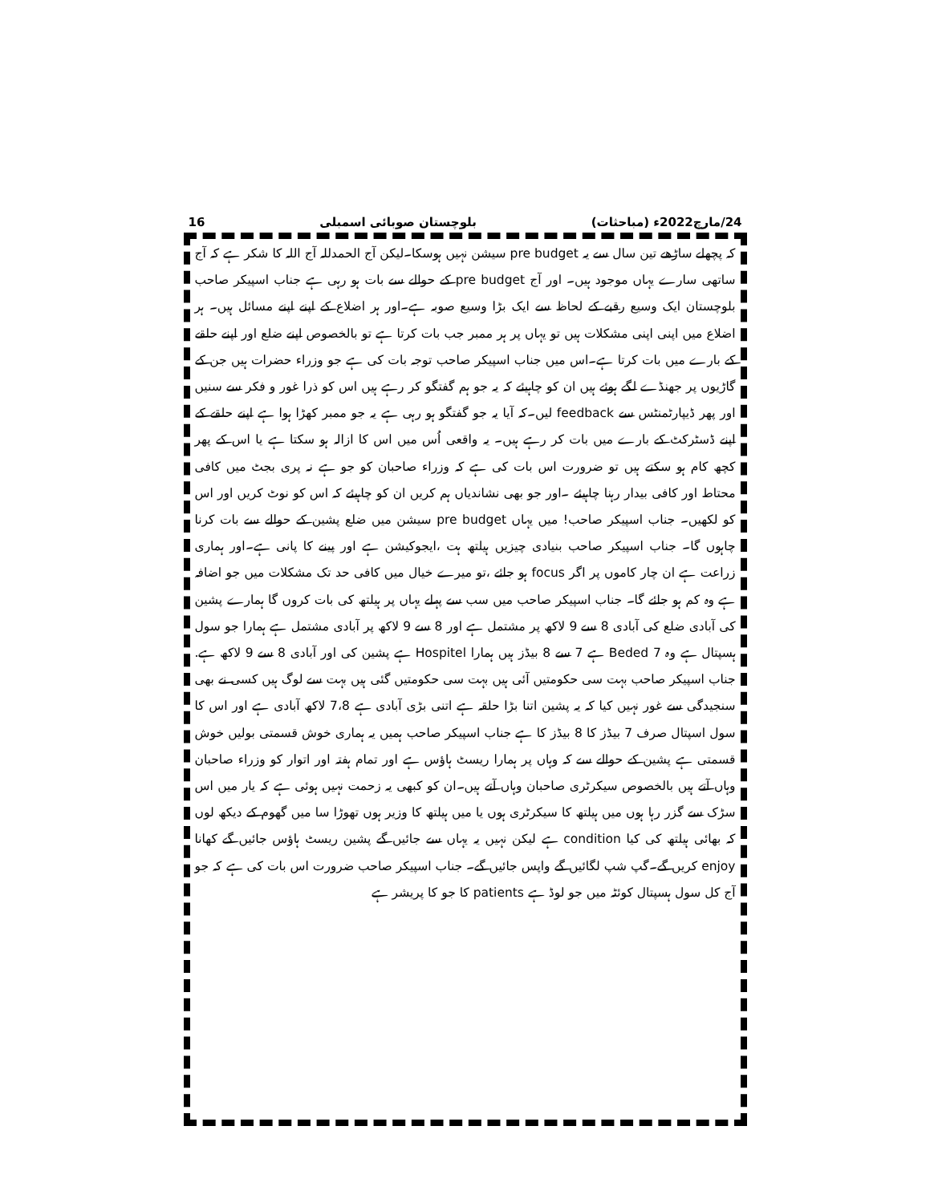24/مارچ2022ء (مباحثات) بلوچستان صوبائی اسمبلی 16
کہ پچھلے ساڑھے تین سال سے یہ pre budget سیشن نہیں ہوسکا۔لیکن آج الحمدللہ آج اللہ کا شکر ہے کہ آج ساتھی سارے یہاں موجود ہیں۔ اور آج pre budget کے حوالے سے بات ہو رہی ہے جناب اسپیکر صاحب بلوچستان ایک وسیع رقبے کے لحاظ سے ایک بڑا وسیع صوبہ ہے۔اور ہر اضلاع کے اپنے اپنے مسائل ہیں۔ ہر اضلاع میں اپنی اپنی مشکلات ہیں تو یہاں پر ہر ممبر جب بات کرتا ہے تو بالخصوص اپنے ضلع اور اپنے حلقے کے بارے میں بات کرتا ہے۔اس میں جناب اسپیکر صاحب توجہ بات کی ہے جو وزراء حضرات ہیں جن کے گاڑیوں پر جھنڈے لگے ہوئے ہیں ان کو چاہیئے کہ یہ جو ہم گفتگو کر رہے ہیں اس کو ذرا غور و فکر سے سنیں اور پھر ڈیپارٹمنٹس سے feedback لیں۔کہ آیا یہ جو گفتگو ہو رہی ہے یہ جو ممبر کھڑا ہوا ہے اپنے حلقے کے اپنے ڈسٹرکٹ کے بارے میں بات کر رہے ہیں۔ یہ واقعی اُس میں اس کا ازالہ ہو سکتا ہے یا اس کے پھر کچھ کام ہو سکتے ہیں تو ضرورت اس بات کی ہے کہ وزراء صاحبان کو جو ہے نہ پری بجٹ میں کافی محتاط اور کافی بیدار رہنا چاہیئے ۔اور جو بھی نشاندیاں ہم کریں ان کو چاہیئے کہ اس کو نوٹ کریں اور اس کو لکھیں۔ جناب اسپیکر صاحب! میں یہاں pre budget سیشن میں ضلع پشین کے حوالے سے بات کرنا چاہوں گا۔ جناب اسپیکر صاحب بنیادی چیزیں ہیلتھ ہت ،ایجوکیشن ہے اور پینے کا پانی ہے۔اور ہماری زراعت ہے ان چار کاموں پر اگر focus ہو جائے ،تو میرے خیال میں کافی حد تک مشکلات میں جو اضافہ ہے وہ کم ہو جائے گا۔ جناب اسپیکر صاحب میں سب سے پہلے یہاں پر ہیلتھ کی بات کروں گا ہمارے پشین کی آبادی ضلع کی آبادی 8 سے 9 لاکھ پر مشتمل ہے اور 8 سے 9 لاکھ پر آبادی مشتمل ہے ہمارا جو سول ہسپتال ہے وہ 7 Beded ہے 7 سے 8 بیڈز ہیں ہمارا Hospitel ہے پشین کی اور آبادی 8 سے 9 لاکھ ہے. جناب اسپیکر صاحب بہت سی حکومتیں آئی ہیں بہت سی حکومتیں گئی ہیں بہت سے لوگ ہیں کسی نے بھی سنجیدگی سے غور نہیں کیا کہ یہ پشین اتنا بڑا حلقہ ہے اتنی بڑی آبادی ہے 7،8 لاکھ آبادی ہے اور اس کا سول اسپتال صرف 7 بیڈز کا 8 بیڈز کا ہے جناب اسپیکر صاحب ہمیں یہ ہماری خوش قسمتی بولیں خوش قسمتی ہے پشین کے حوالے سے کہ وہاں پر ہمارا ریسٹ ہاؤس ہے اور تمام ہفتہ اور اتوار کو وزراء صاحبان وہاں آتے ہیں بالخصوص سیکرٹری صاحبان وہاں آتے ہیں۔ان کو کبھی یہ زحمت نہیں ہوئی ہے کہ یار میں اس سڑک سے گزر رہا ہوں میں ہیلتھ کا سیکرٹری ہوں یا میں ہیلتھ کا وزیر ہوں تھوڑا سا میں گھوم کے دیکھ لوں کہ بھائی ہیلتھ کی کیا condition ہے لیکن نہیں یہ یہاں سے جائیں گے پشین ریسٹ ہاؤس جائیں گے کھانا enjoy کریں گے۔گپ شپ لگائیں گے واپس جائیں گے۔ جناب اسپیکر صاحب ضرورت اس بات کی ہے کہ جو آج کل سول ہسپتال کوئٹہ میں جو لوڈ ہے patients کا جو کا پریشر ہے